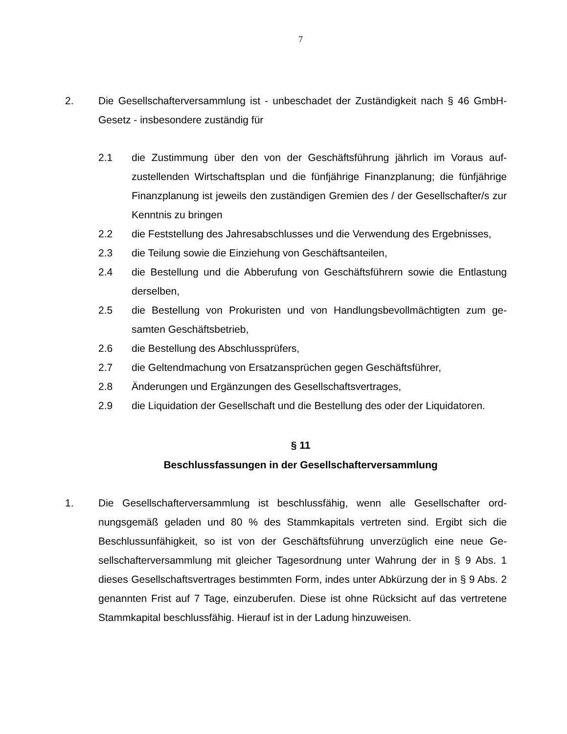7
2. Die Gesellschafterversammlung ist - unbeschadet der Zuständigkeit nach § 46 GmbH-Gesetz - insbesondere zuständig für
2.1 die Zustimmung über den von der Geschäftsführung jährlich im Voraus auf­zustellenden Wirtschaftsplan und die fünfjährige Finanzplanung; die fünfjäh­rige Finanzplanung ist jeweils den zuständigen Gremien des / der Gesell­schafter/s zur Kenntnis zu bringen
2.2 die Feststellung des Jahresabschlusses und die Verwendung des Ergebnis­ses,
2.3 die Teilung sowie die Einziehung von Geschäftsanteilen,
2.4 die Bestellung und die Abberufung von Geschäftsführern sowie die Entlas­tung derselben,
2.5 die Bestellung von Prokuristen und von Handlungsbevollmächtigten zum ge­samten Geschäftsbetrieb,
2.6 die Bestellung des Abschlussprüfers,
2.7 die Geltendmachung von Ersatzansprüchen gegen Geschäftsführer,
2.8 Änderungen und Ergänzungen des Gesellschaftsvertrages,
2.9 die Liquidation der Gesellschaft und die Bestellung des oder der Liquidato­ren.
§ 11
Beschlussfassungen in der Gesellschafterversammlung
1. Die Gesellschafterversammlung ist beschlussfähig, wenn alle Gesellschafter ord­nungsgemäß geladen und 80 % des Stammkapitals vertreten sind. Ergibt sich die Beschlussunfähigkeit, so ist von der Geschäftsführung unverzüglich eine neue Ge­sellschafterversammlung mit gleicher Tagesordnung unter Wahrung der in § 9 Abs. 1 dieses Gesellschaftsvertrages bestimmten Form, indes unter Abkürzung der in § 9 Abs. 2 genannten Frist auf 7 Tage, einzuberufen. Diese ist ohne Rücksicht auf das vertretene Stammkapital beschlussfähig. Hierauf ist in der Ladung hinzuwei­sen.